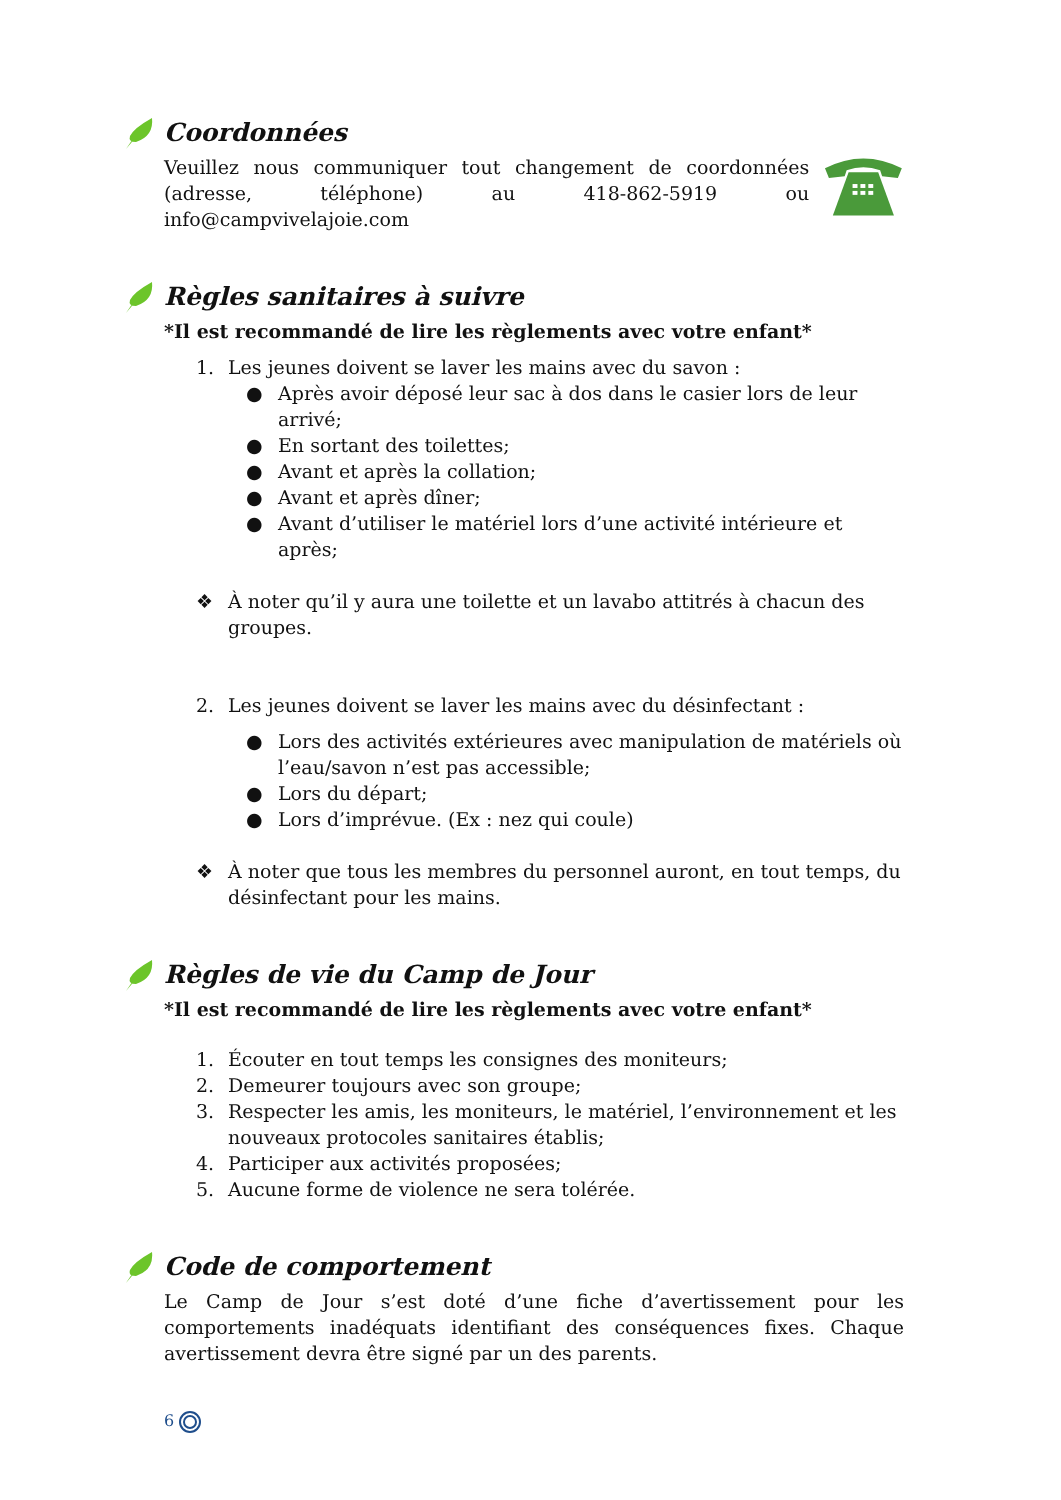Coordonnées
Veuillez nous communiquer tout changement de coordonnées (adresse, téléphone) au 418-862-5919 ou info@campvivelajoie.com
Règles sanitaires à suivre
*Il est recommandé de lire les règlements avec votre enfant*
1. Les jeunes doivent se laver les mains avec du savon :
● Après avoir déposé leur sac à dos dans le casier lors de leur arrivé;
● En sortant des toilettes;
● Avant et après la collation;
● Avant et après dîner;
● Avant d’utiliser le matériel lors d’une activité intérieure et après;
❖ À noter qu’il y aura une toilette et un lavabo attitrés à chacun des groupes.
2. Les jeunes doivent se laver les mains avec du désinfectant :
● Lors des activités extérieures avec manipulation de matériels où l’eau/savon n’est pas accessible;
● Lors du départ;
● Lors d’imprévue. (Ex : nez qui coule)
❖ À noter que tous les membres du personnel auront, en tout temps, du désinfectant pour les mains.
Règles de vie du Camp de Jour
*Il est recommandé de lire les règlements avec votre enfant*
1. Écouter en tout temps les consignes des moniteurs;
2. Demeurer toujours avec son groupe;
3. Respecter les amis, les moniteurs, le matériel, l’environnement et les nouveaux protocoles sanitaires établis;
4. Participer aux activités proposées;
5. Aucune forme de violence ne sera tolérée.
Code de comportement
Le Camp de Jour s’est doté d’une fiche d’avertissement pour les comportements inadéquats identifiant des conséquences fixes. Chaque avertissement devra être signé par un des parents.
6